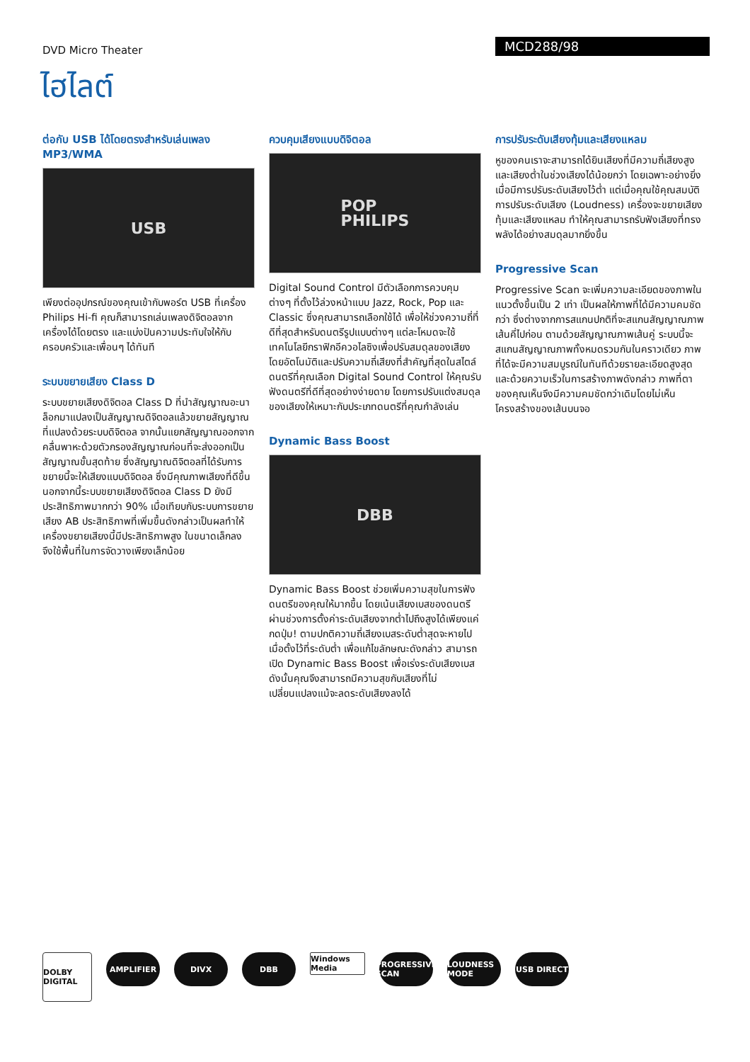DVD Micro Theater
MCD288/98
ไฮไลต์
ต่อกับ USB ได้โดยตรงสำหรับเล่นเพลง MP3/WMA
USB
เพียงต่ออุปกรณ์ของคุณเข้ากับพอร์ต USB ที่เครื่อง Philips Hi-fi คุณก็สามารถเล่นเพลงดิจิตอลจากเครื่องได้โดยตรง และแบ่งปันความประทับใจให้กับครอบครัวและเพื่อนๆ ได้ทันที
ระบบขยายเสียง Class D
ระบบขยายเสียงดิจิตอล Class D ที่นำสัญญาณอะนาล็อกมาแปลงเป็นสัญญาณดิจิตอลแล้วขยายสัญญาณที่แปลงด้วยระบบดิจิตอล จากนั้นแยกสัญญาณออกจากคลื่นพาหะด้วยตัวกรองสัญญาณก่อนที่จะส่งออกเป็นสัญญาณขั้นสุดท้าย ซึ่งสัญญาณดิจิตอลที่ได้รับการขยายนี้จะให้เสียงแบบดิจิตอล ซึ่งมีคุณภาพเสียงที่ดีขึ้น นอกจากนี้ระบบขยายเสียงดิจิตอล Class D ยังมีประสิทธิภาพมากกว่า 90% เมื่อเทียบกับระบบการขยายเสียง AB ประสิทธิภาพที่เพิ่มขึ้นดังกล่าวเป็นผลทำให้เครื่องขยายเสียงนี้มีประสิทธิภาพสูง ในขนาดเล็กลง จึงใช้พื้นที่ในการจัดวางเพียงเล็กน้อย
ควบคุมเสียงแบบดิจิตอล
POP
PHILIPS
Digital Sound Control มีตัวเลือกการควบคุมต่างๆ ที่ตั้งไว้ล่วงหน้าแบบ Jazz, Rock, Pop และ Classic ซึ่งคุณสามารถเลือกใช้ได้ เพื่อให้ช่วงความถี่ที่ดีที่สุดสำหรับดนตรีรูปแบบต่างๆ แต่ละโหมดจะใช้เทคโนโลยีกราฟิกอีควอไลซิงเพื่อปรับสมดุลของเสียงโดยอัตโนมัติและปรับความถี่เสียงที่สำคัญที่สุดในสไตล์ดนตรีที่คุณเลือก Digital Sound Control ให้คุณรับฟังดนตรีที่ดีที่สุดอย่างง่ายดาย โดยการปรับแต่งสมดุลของเสียงให้เหมาะกับประเภทดนตรีที่คุณกำลังเล่น
Dynamic Bass Boost
DBB
Dynamic Bass Boost ช่วยเพิ่มความสุขในการฟังดนตรีของคุณให้มากขึ้น โดยเน้นเสียงเบสของดนตรีผ่านช่วงการตั้งค่าระดับเสียงจากต่ำไปถึงสูงได้เพียงแค่กดปุ่ม! ตามปกติความถี่เสียงเบสระดับต่ำสุดจะหายไปเมื่อตั้งไว้ที่ระดับต่ำ เพื่อแก้ไขลักษณะดังกล่าว สามารถเปิด Dynamic Bass Boost เพื่อเร่งระดับเสียงเบส ดังนั้นคุณจึงสามารถมีความสุขกับเสียงที่ไม่เปลี่ยนแปลงแม้จะลดระดับเสียงลงได้
การปรับระดับเสียงทุ้มและเสียงแหลม
หูของคนเราจะสามารถได้ยินเสียงที่มีความถี่เสียงสูงและเสียงต่ำในช่วงเสียงได้น้อยกว่า โดยเฉพาะอย่างยิ่งเมื่อมีการปรับระดับเสียงไว้ต่ำ แต่เมื่อคุณใช้คุณสมบัติการปรับระดับเสียง (Loudness) เครื่องจะขยายเสียงทุ้มและเสียงแหลม ทำให้คุณสามารถรับฟังเสียงที่ทรงพลังได้อย่างสมดุลมากยิ่งขึ้น
Progressive Scan
Progressive Scan จะเพิ่มความละเอียดของภาพในแนวตั้งขึ้นเป็น 2 เท่า เป็นผลให้ภาพที่ได้มีความคมชัดกว่า ซึ่งต่างจากการสแกนปกติที่จะสแกนสัญญาณภาพเส้นคี่ไปก่อน ตามด้วยสัญญาณภาพเส้นคู่ ระบบนี้จะสแกนสัญญาณภาพทั้งหมดรวมกันในคราวเดียว ภาพที่ได้จะมีความสมบูรณ์ในทันทีด้วยรายละเอียดสูงสุด และด้วยความเร็วในการสร้างภาพดังกล่าว ภาพที่ตาของคุณเห็นจึงมีความคมชัดกว่าเดิมโดยไม่เห็นโครงสร้างของเส้นบนจอ
DOLBY DIGITAL
AMPLIFIER DIVX DBB
Windows Media
PROGRESSIVE SCAN
LOUDNESS MODE
USB DIRECT